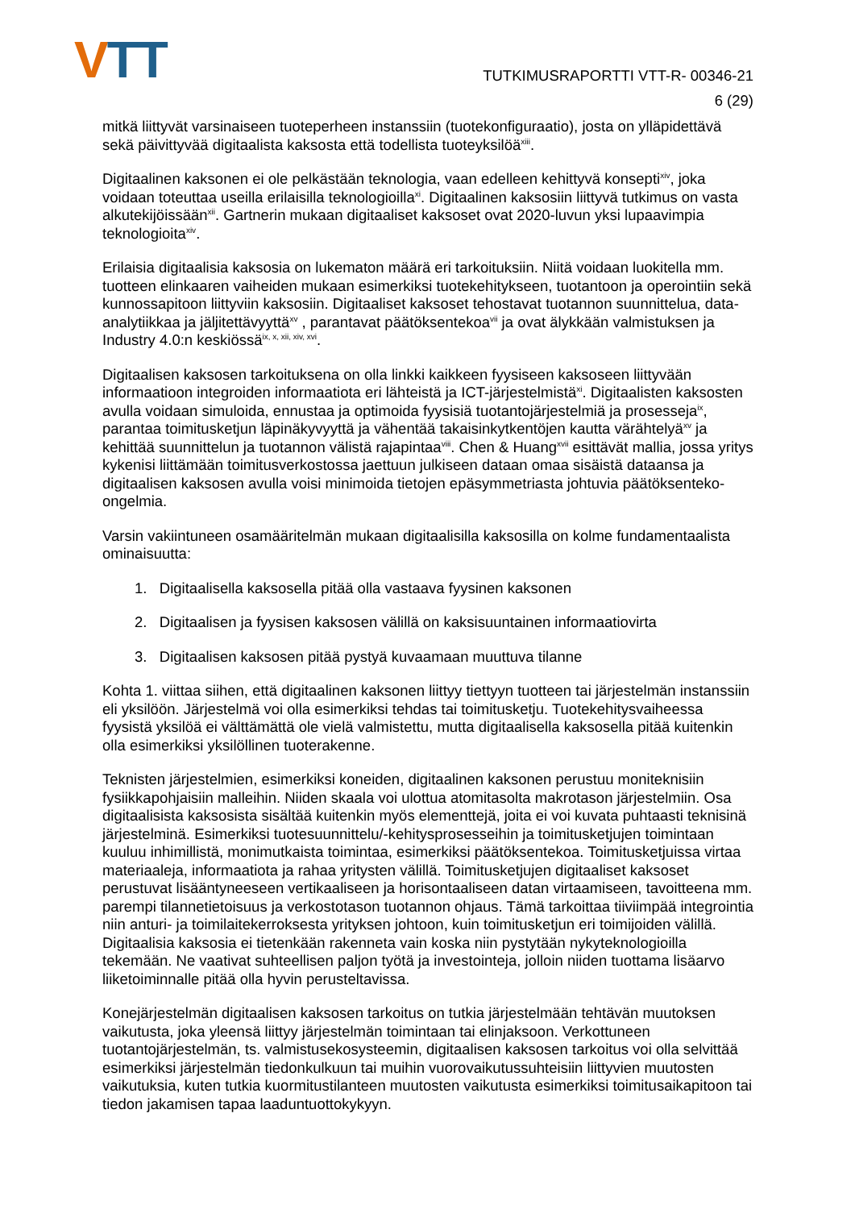VTT
TUTKIMUSRAPORTTI VTT-R- 00346-21
6 (29)
mitkä liittyvät varsinaiseen tuoteperheen instanssiin (tuotekonfiguraatio), josta on ylläpidettävä sekä päivittyvää digitaalista kaksosta että todellista tuoteyksilöä<sup>xiii</sup>.
Digitaalinen kaksonen ei ole pelkästään teknologia, vaan edelleen kehittyvä konsepti<sup>xiv</sup>, joka voidaan toteuttaa useilla erilaisilla teknologioilla<sup>xi</sup>. Digitaalinen kaksosiin liittyvä tutkimus on vasta alkutekijöissään<sup>xii</sup>. Gartnerin mukaan digitaaliset kaksoset ovat 2020-luvun yksi lupaavimpia teknologioita<sup>xiv</sup>.
Erilaisia digitaalisia kaksosia on lukematon määrä eri tarkoituksiin. Niitä voidaan luokitella mm. tuotteen elinkaaren vaiheiden mukaan esimerkiksi tuotekehitykseen, tuotantoon ja operointiin sekä kunnossapitoon liittyviin kaksosiin. Digitaaliset kaksoset tehostavat tuotannon suunnittelua, data-analytiikkaa ja jäljitettävyyttä<sup>xv</sup> , parantavat päätöksentekoa<sup>vii</sup> ja ovat älykkään valmistuksen ja Industry 4.0:n keskiössä<sup>ix, x, xii, xiv, xvi</sup>.
Digitaalisen kaksosen tarkoituksena on olla linkki kaikkeen fyysiseen kaksoseen liittyvään informaatioon integroiden informaatiota eri lähteistä ja ICT-järjestelmistä<sup>xi</sup>. Digitaalisten kaksosten avulla voidaan simuloida, ennustaa ja optimoida fyysisiä tuotantojärjestelmiä ja prosesseja<sup>ix</sup>, parantaa toimitusketjun läpinäkyvyyttä ja vähentää takaisinkytkentöjen kautta värähtelyä<sup>xv</sup> ja kehittää suunnittelun ja tuotannon välistä rajapintaa<sup>viii</sup>. Chen & Huang<sup>xvii</sup> esittävät mallia, jossa yritys kykenisi liittämään toimitusverkostossa jaettuun julkiseen dataan omaa sisäistä dataansa ja digitaalisen kaksosen avulla voisi minimoida tietojen epäsymmetriasta johtuvia päätöksenteko-ongelmia.
Varsin vakiintuneen osamääritelmän mukaan digitaalisilla kaksosilla on kolme fundamentaalista ominaisuutta:
1. Digitaalisella kaksosella pitää olla vastaava fyysinen kaksonen
2. Digitaalisen ja fyysisen kaksosen välillä on kaksisuuntainen informaatiovirta
3. Digitaalisen kaksosen pitää pystyä kuvaamaan muuttuva tilanne
Kohta 1. viittaa siihen, että digitaalinen kaksonen liittyy tiettyyn tuotteen tai järjestelmän instanssiin eli yksilöön. Järjestelmä voi olla esimerkiksi tehdas tai toimitusketju. Tuotekehitysvaiheessa fyysistä yksilöä ei välttämättä ole vielä valmistettu, mutta digitaalisella kaksosella pitää kuitenkin olla esimerkiksi yksilöllinen tuoterakenne.
Teknisten järjestelmien, esimerkiksi koneiden, digitaalinen kaksonen perustuu moniteknisiin fysiikkapohjaisiin malleihin. Niiden skaala voi ulottua atomitasolta makrotason järjestelmiin. Osa digitaalisista kaksosista sisältää kuitenkin myös elementtejä, joita ei voi kuvata puhtaasti teknisinä järjestelminä. Esimerkiksi tuotesuunnittelu/-kehitysprosesseihin ja toimitusketjujen toimintaan kuuluu inhimillistä, monimutkaista toimintaa, esimerkiksi päätöksentekoa. Toimitusketjuissa virtaa materiaaleja, informaatiota ja rahaa yritysten välillä. Toimitusketjujen digitaaliset kaksoset perustuvat lisääntyneeseen vertikaaliseen ja horisontaaliseen datan virtaamiseen, tavoitteena mm. parempi tilannetietoisuus ja verkostotason tuotannon ohjaus. Tämä tarkoittaa tiiviimpää integrointia niin anturi- ja toimilaitekerroksesta yrityksen johtoon, kuin toimitusketjun eri toimijoiden välillä. Digitaalisia kaksosia ei tietenkään rakenneta vain koska niin pystytään nykyteknologioilla tekemään. Ne vaativat suhteellisen paljon työtä ja investointeja, jolloin niiden tuottama lisäarvo liiketoiminnalle pitää olla hyvin perusteltavissa.
Konejärjestelmän digitaalisen kaksosen tarkoitus on tutkia järjestelmään tehtävän muutoksen vaikutusta, joka yleensä liittyy järjestelmän toimintaan tai elinjaksoon. Verkottuneen tuotantojärjestelmän, ts. valmistusekosysteemin, digitaalisen kaksosen tarkoitus voi olla selvittää esimerkiksi järjestelmän tiedonkulkuun tai muihin vuorovaikutussuhteisiin liittyvien muutosten vaikutuksia, kuten tutkia kuormitustilanteen muutosten vaikutusta esimerkiksi toimitusaikapitoon tai tiedon jakamisen tapaa laaduntuottokykyyn.